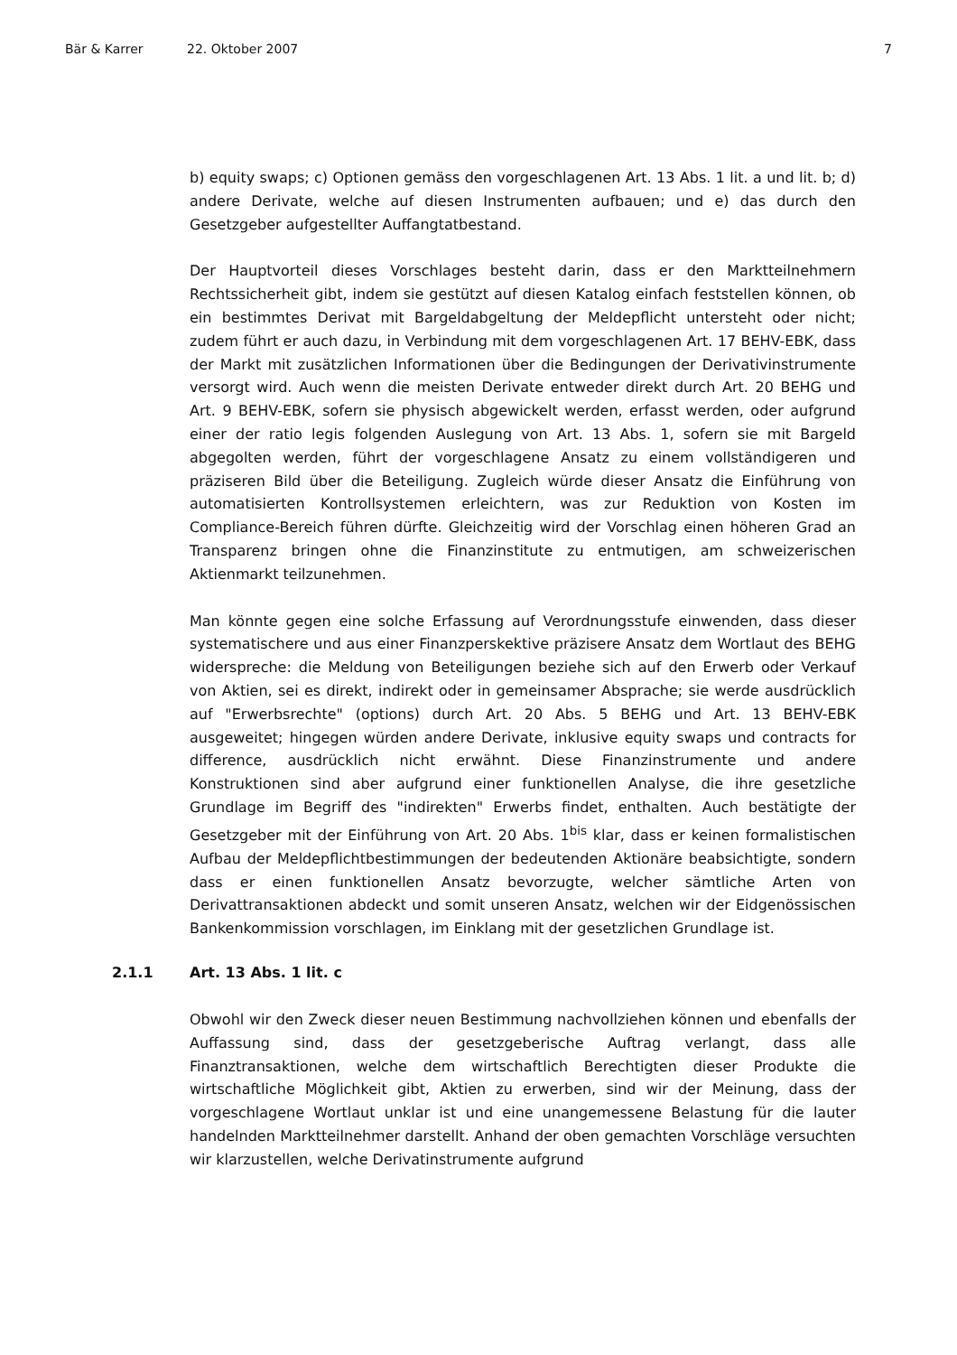Bär & Karrer 22. Oktober 2007 7
b) equity swaps; c) Optionen gemäss den vorgeschlagenen Art. 13 Abs. 1 lit. a und lit. b; d) andere Derivate, welche auf diesen Instrumenten aufbauen; und e) das durch den Gesetzgeber aufgestellter Auffangtatbestand.
Der Hauptvorteil dieses Vorschlages besteht darin, dass er den Marktteilnehmern Rechtssicherheit gibt, indem sie gestützt auf diesen Katalog einfach feststellen können, ob ein bestimmtes Derivat mit Bargeldabgeltung der Meldepflicht untersteht oder nicht; zudem führt er auch dazu, in Verbindung mit dem vorgeschlagenen Art. 17 BEHV-EBK, dass der Markt mit zusätzlichen Informationen über die Bedingungen der Derivativinstrumente versorgt wird. Auch wenn die meisten Derivate entweder direkt durch Art. 20 BEHG und Art. 9 BEHV-EBK, sofern sie physisch abgewickelt werden, erfasst werden, oder aufgrund einer der ratio legis folgenden Auslegung von Art. 13 Abs. 1, sofern sie mit Bargeld abgegolten werden, führt der vorgeschlagene Ansatz zu einem vollständigeren und präziseren Bild über die Beteiligung. Zugleich würde dieser Ansatz die Einführung von automatisierten Kontrollsystemen erleichtern, was zur Reduktion von Kosten im Compliance-Bereich führen dürfte. Gleichzeitig wird der Vorschlag einen höheren Grad an Transparenz bringen ohne die Finanzinstitute zu entmutigen, am schweizerischen Aktienmarkt teilzunehmen.
Man könnte gegen eine solche Erfassung auf Verordnungsstufe einwenden, dass dieser systematischere und aus einer Finanzperskektive präzisere Ansatz dem Wortlaut des BEHG widerspreche: die Meldung von Beteiligungen beziehe sich auf den Erwerb oder Verkauf von Aktien, sei es direkt, indirekt oder in gemeinsamer Absprache; sie werde ausdrücklich auf "Erwerbsrechte" (options) durch Art. 20 Abs. 5 BEHG und Art. 13 BEHV-EBK ausgeweitet; hingegen würden andere Derivate, inklusive equity swaps und contracts for difference, ausdrücklich nicht erwähnt. Diese Finanzinstrumente und andere Konstruktionen sind aber aufgrund einer funktionellen Analyse, die ihre gesetzliche Grundlage im Begriff des "indirekten" Erwerbs findet, enthalten. Auch bestätigte der Gesetzgeber mit der Einführung von Art. 20 Abs. 1<sup>bis</sup> klar, dass er keinen formalistischen Aufbau der Meldepflichtbestimmungen der bedeutenden Aktionäre beabsichtigte, sondern dass er einen funktionellen Ansatz bevorzugte, welcher sämtliche Arten von Derivattransaktionen abdeckt und somit unseren Ansatz, welchen wir der Eidgenössischen Bankenkommission vorschlagen, im Einklang mit der gesetzlichen Grundlage ist.
2.1.1 Art. 13 Abs. 1 lit. c
Obwohl wir den Zweck dieser neuen Bestimmung nachvollziehen können und ebenfalls der Auffassung sind, dass der gesetzgeberische Auftrag verlangt, dass alle Finanztransaktionen, welche dem wirtschaftlich Berechtigten dieser Produkte die wirtschaftliche Möglichkeit gibt, Aktien zu erwerben, sind wir der Meinung, dass der vorgeschlagene Wortlaut unklar ist und eine unangemessene Belastung für die lauter handelnden Marktteilnehmer darstellt. Anhand der oben gemachten Vorschläge versuchten wir klarzustellen, welche Derivatinstrumente aufgrund